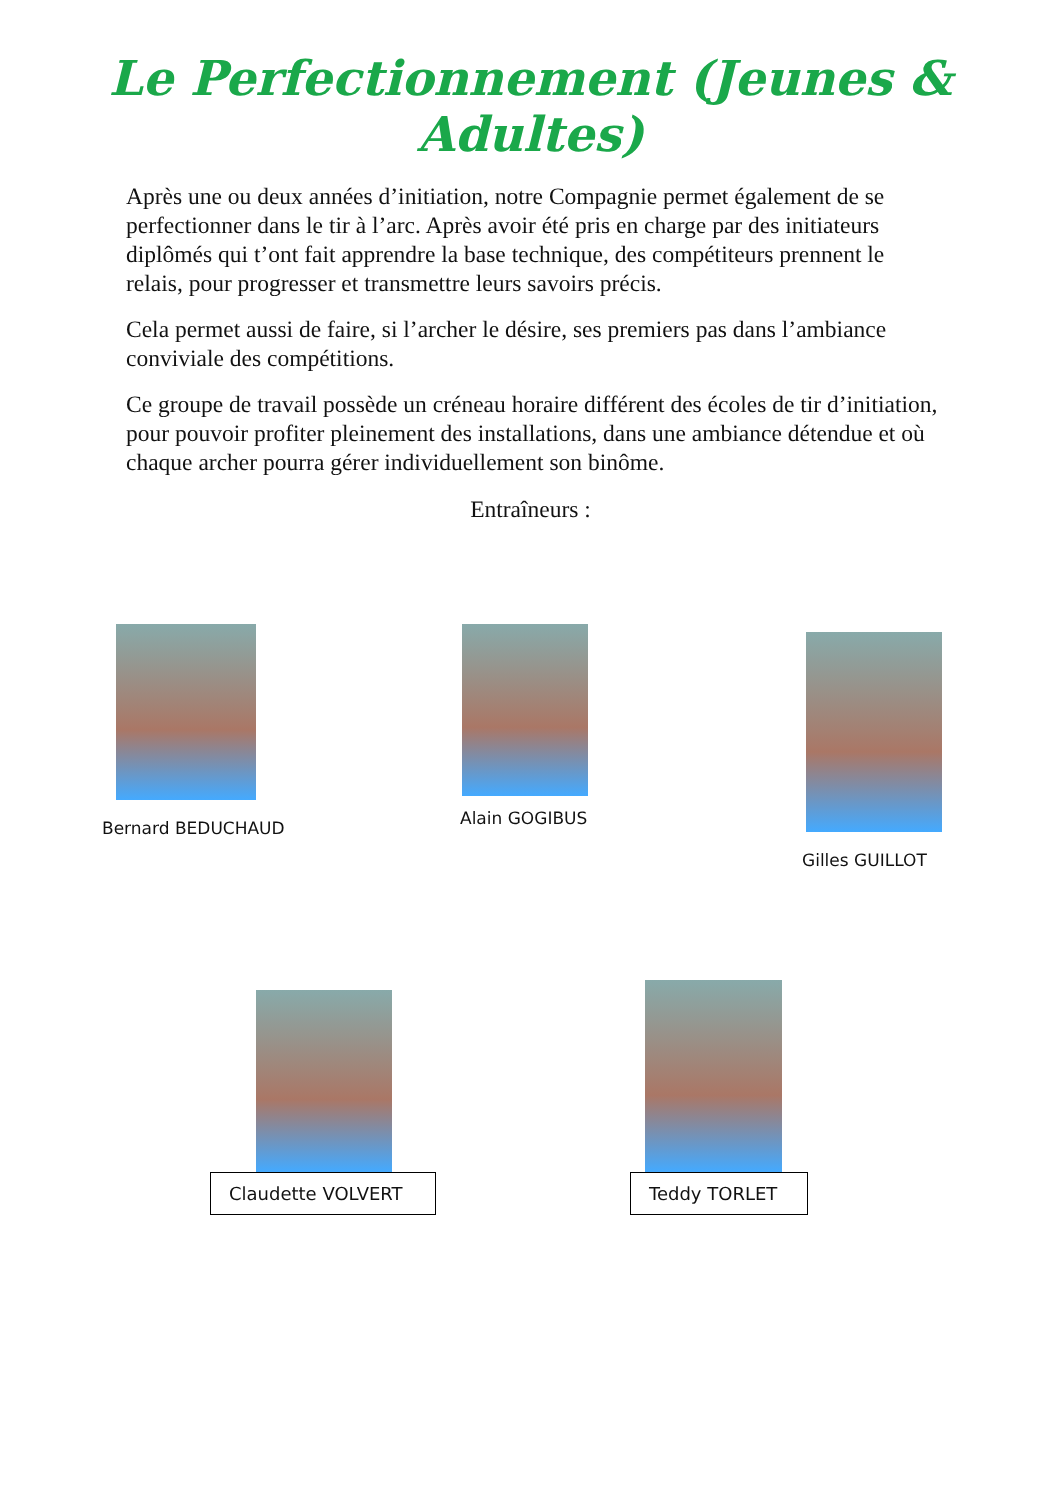Le Perfectionnement (Jeunes & Adultes)
Après une ou deux années d’initiation, notre Compagnie permet également de se perfectionner dans le tir à l’arc. Après avoir été pris en charge par des initiateurs diplômés qui t’ont fait apprendre la base technique, des compétiteurs prennent le relais, pour progresser et transmettre leurs savoirs précis.
Cela permet aussi de faire, si l’archer le désire, ses premiers pas dans l’ambiance conviviale des compétitions.
Ce groupe de travail possède un créneau horaire différent des écoles de tir d’initiation, pour pouvoir profiter pleinement des installations, dans une ambiance détendue et où chaque archer pourra gérer individuellement son binôme.
Entraîneurs :
Bernard BEDUCHAUD
Alain GOGIBUS
Gilles GUILLOT
Claudette VOLVERT Teddy TORLET